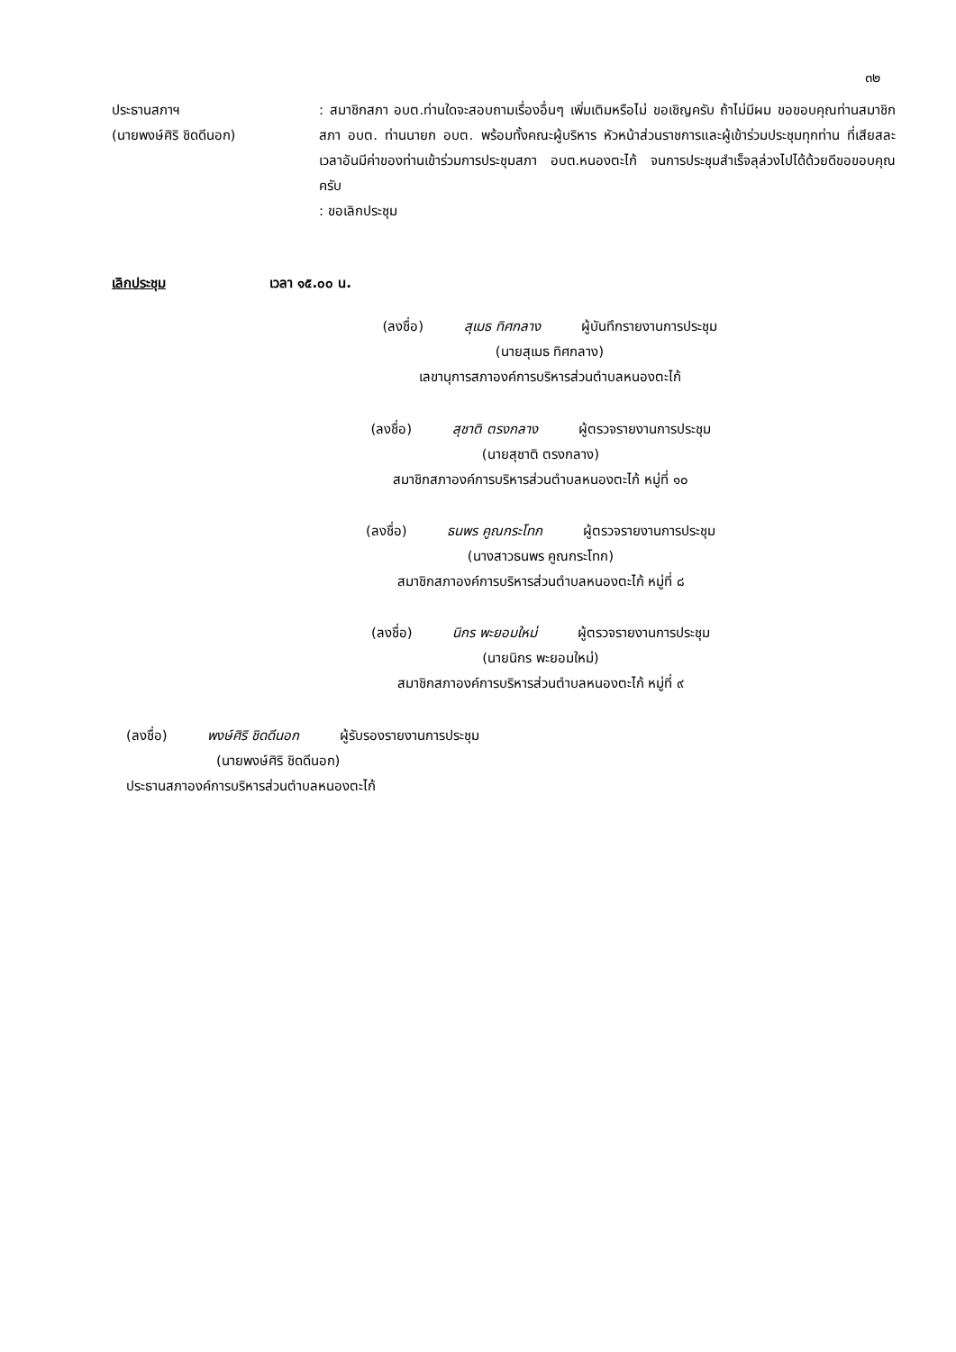๓๒
ประธานสภาฯ
(นายพงษ์ศิริ ชิดดีนอก)
: สมาชิกสภา อบต.ท่านใดจะสอบถามเรื่องอื่นๆ เพิ่มเติมหรือไม่ ขอเชิญครับ ถ้าไม่มีผม ขอขอบคุณท่านสมาชิกสภา อบต. ท่านนายก อบต. พร้อมทั้งคณะผู้บริหาร หัวหน้าส่วนราชการและผู้เข้าร่วมประชุมทุกท่าน ที่เสียสละเวลาอันมีค่าของท่านเข้าร่วมการประชุมสภา อบต.หนองตะไก้ จนการประชุมสำเร็จลุล่วงไปได้ด้วยดีขอขอบคุณครับ
: ขอเลิกประชุม
เลิกประชุม เวลา ๑๕.๐๐ น.
(ลงชื่อ) สุเมธ ทิศกลาง ผู้บันทึกรายงานการประชุม
(นายสุเมธ ทิศกลาง)
เลขานุการสภาองค์การบริหารส่วนตำบลหนองตะไก้
(ลงชื่อ) สุชาติ ตรงกลาง ผู้ตรวจรายงานการประชุม
(นายสุชาติ ตรงกลาง)
สมาชิกสภาองค์การบริหารส่วนตำบลหนองตะไก้ หมู่ที่ ๑๐
(ลงชื่อ) ธนพร คูณกระโทก ผู้ตรวจรายงานการประชุม
(นางสาวธนพร คูณกระโทก)
สมาชิกสภาองค์การบริหารส่วนตำบลหนองตะไก้ หมู่ที่ ๘
(ลงชื่อ) นิกร พะยอมใหม่ ผู้ตรวจรายงานการประชุม
(นายนิกร พะยอมใหม่)
สมาชิกสภาองค์การบริหารส่วนตำบลหนองตะไก้ หมู่ที่ ๙
(ลงชื่อ) พงษ์ศิริ ชิดดีนอก ผู้รับรองรายงานการประชุม
(นายพงษ์ศิริ ชิดดีนอก)
ประธานสภาองค์การบริหารส่วนตำบลหนองตะไก้